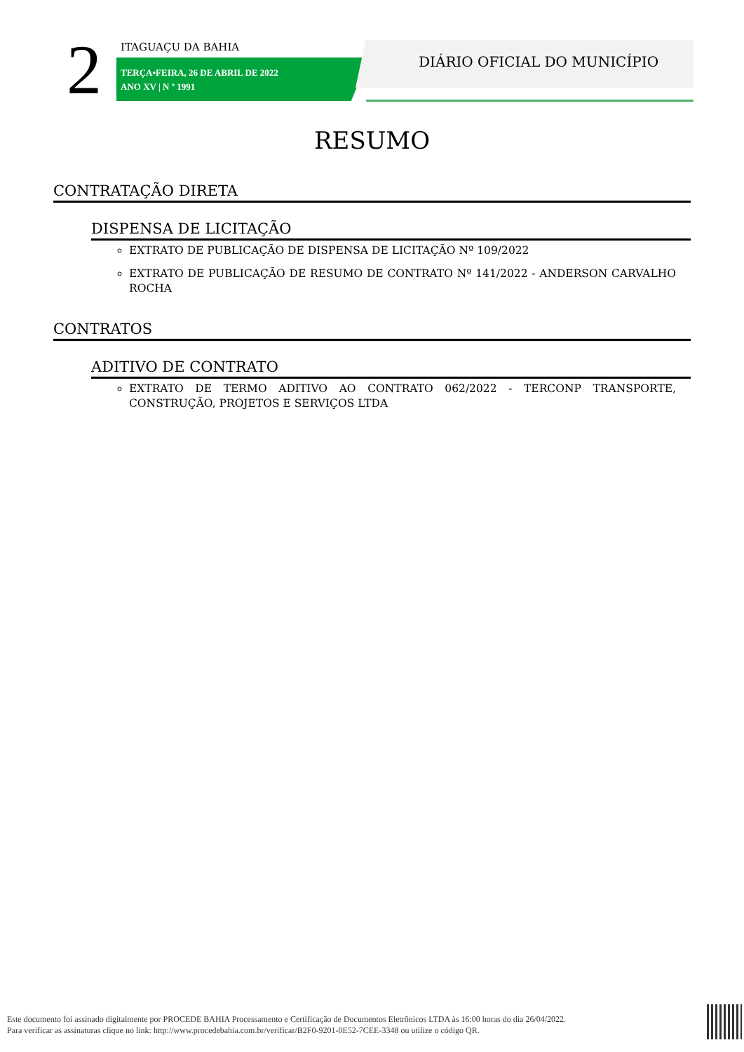2 ITAGUAÇU DA BAHIA
TERÇA•FEIRA, 26 DE ABRIL DE 2022
ANO XV | N º 1991
DIÁRIO OFICIAL DO MUNICÍPIO
RESUMO
CONTRATAÇÃO DIRETA
DISPENSA DE LICITAÇÃO
EXTRATO DE PUBLICAÇÃO DE DISPENSA DE LICITAÇÃO Nº 109/2022
EXTRATO DE PUBLICAÇÃO DE RESUMO DE CONTRATO Nº 141/2022 - ANDERSON CARVALHO ROCHA
CONTRATOS
ADITIVO DE CONTRATO
EXTRATO DE TERMO ADITIVO AO CONTRATO 062/2022 - TERCONP TRANSPORTE, CONSTRUÇÃO, PROJETOS E SERVIÇOS LTDA
Este documento foi assinado digitalmente por PROCEDE BAHIA Processamento e Certificação de Documentos Eletrônicos LTDA às 16:00 horas do dia 26/04/2022.
Para verificar as assinaturas clique no link: http://www.procedebahia.com.br/verificar/B2F0-9201-0E52-7CEE-3348 ou utilize o código QR.